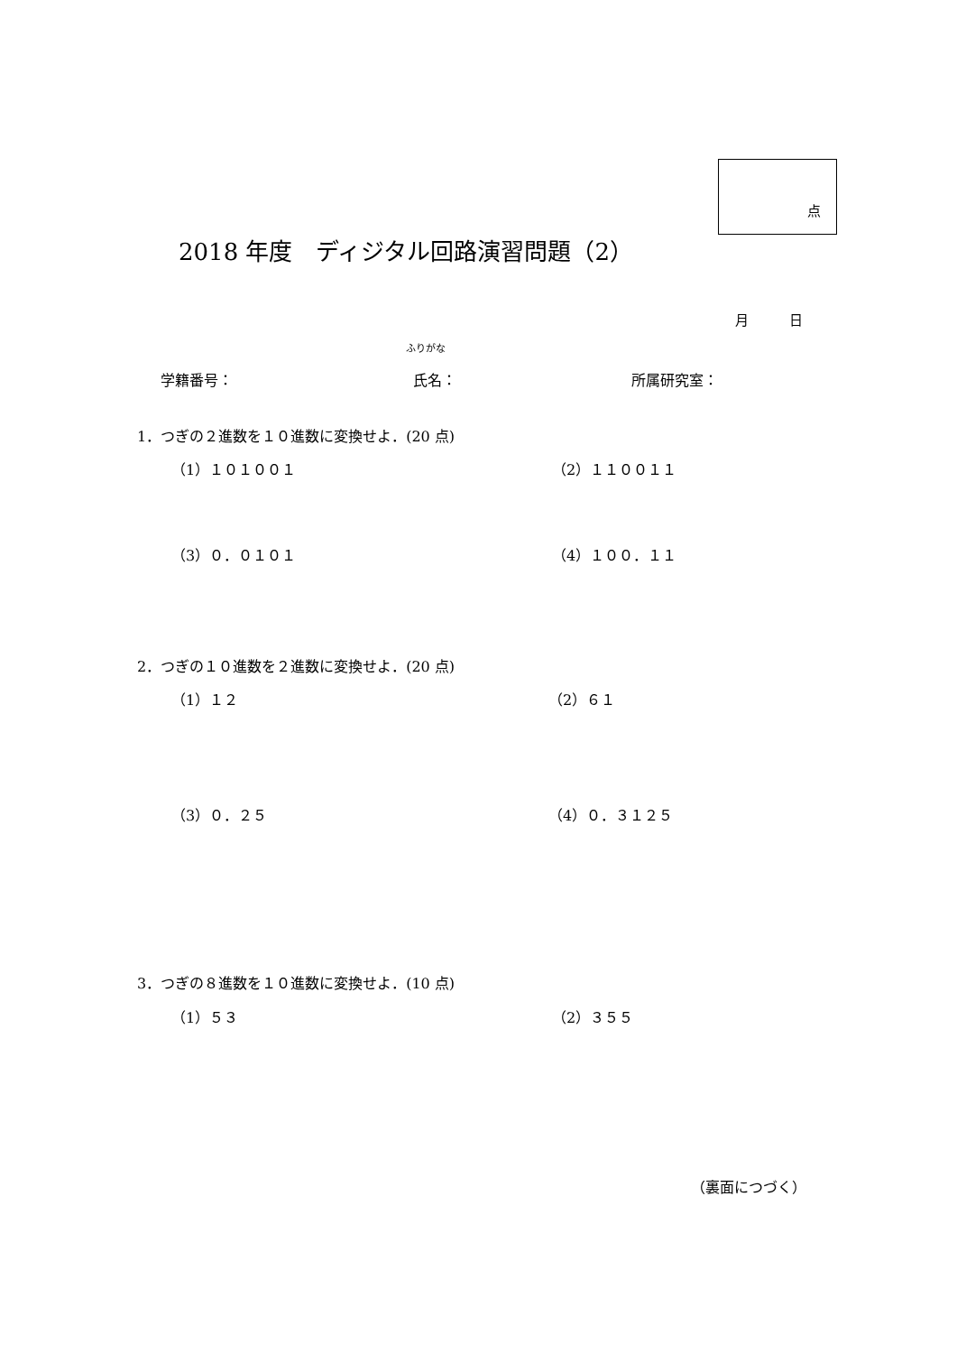点
2018 年度　ディジタル回路演習問題（2）
月　　　日
ふりがな
学籍番号： 氏名： 所属研究室：
1．つぎの２進数を１０進数に変換せよ．(20 点)
（1）１０１００１ （2）１１００１１
（3）０．０１０１ （4）１００．１１
2．つぎの１０進数を２進数に変換せよ．(20 点)
（1）１２ （2）６１
（3）０．２５ （4）０．３１２５
3．つぎの８進数を１０進数に変換せよ．(10 点)
（1）５３ （2）３５５
（裏面につづく）